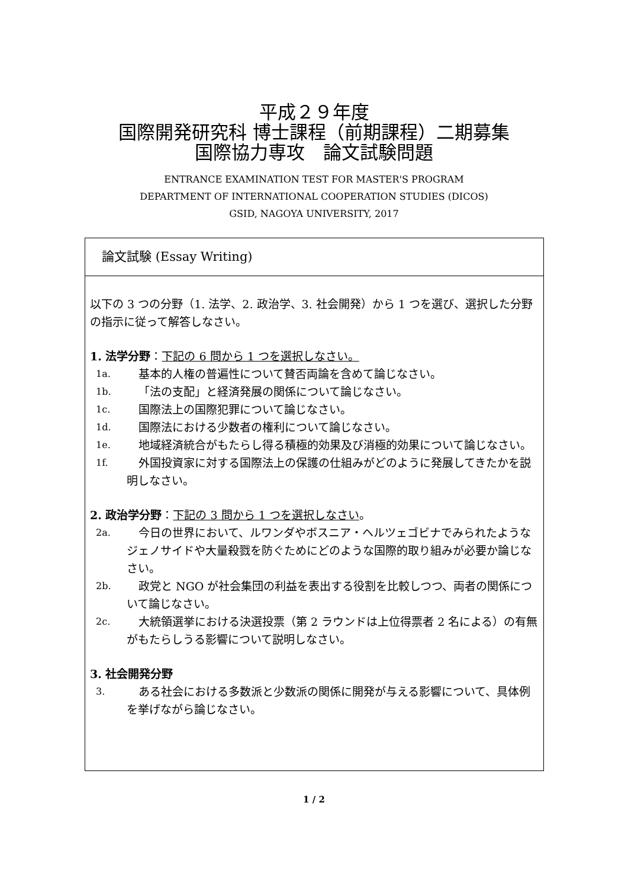平成２９年度
国際開発研究科 博士課程（前期課程）二期募集
国際協力専攻　論文試験問題
ENTRANCE EXAMINATION TEST FOR MASTER'S PROGRAM
DEPARTMENT OF INTERNATIONAL COOPERATION STUDIES (DICOS)
GSID, NAGOYA UNIVERSITY, 2017
論文試験 (Essay Writing)
以下の 3 つの分野（1. 法学、2. 政治学、3. 社会開発）から 1 つを選び、選択した分野の指示に従って解答しなさい。
1. 法学分野：下記の 6 問から 1 つを選択しなさい。
1a.
基本的人権の普遍性について賛否両論を含めて論じなさい。
1b.
「法の支配」と経済発展の関係について論じなさい。
1c.
国際法上の国際犯罪について論じなさい。
1d.
国際法における少数者の権利について論じなさい。
1e.
地域経済統合がもたらし得る積極的効果及び消極的効果について論じなさい。
1f.
外国投資家に対する国際法上の保護の仕組みがどのように発展してきたかを説明しなさい。
2. 政治学分野：下記の 3 問から 1 つを選択しなさい。
2a.
今日の世界において、ルワンダやボスニア・ヘルツェゴビナでみられたようなジェノサイドや大量殺戮を防ぐためにどのような国際的取り組みが必要か論じなさい。
2b.
政党と NGO が社会集団の利益を表出する役割を比較しつつ、両者の関係について論じなさい。
2c.
大統領選挙における決選投票（第 2 ラウンドは上位得票者 2 名による）の有無がもたらしうる影響について説明しなさい。
3. 社会開発分野
3.
ある社会における多数派と少数派の関係に開発が与える影響について、具体例を挙げながら論じなさい。
1 / 2